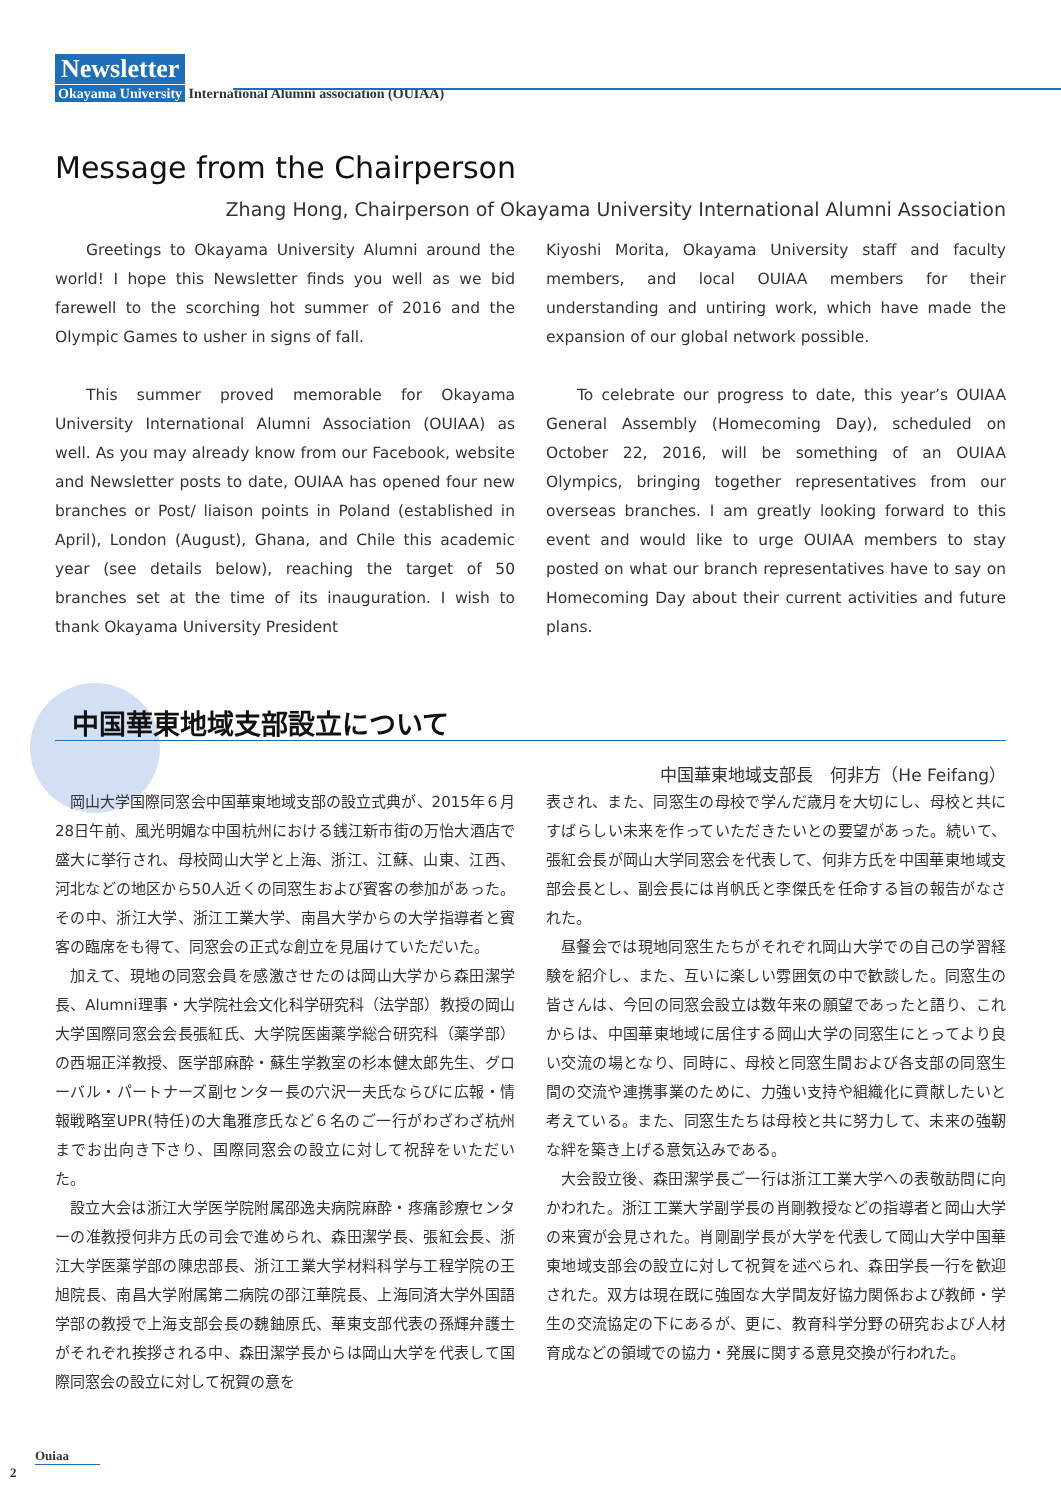Newsletter
Okayama University International Alumni association (OUIAA)
Message from the Chairperson
Zhang Hong, Chairperson of Okayama University International Alumni Association
  Greetings to Okayama University Alumni around the world! I hope this Newsletter finds you well as we bid farewell to the scorching hot summer of 2016 and the Olympic Games to usher in signs of fall.
  This summer proved memorable for Okayama University International Alumni Association (OUIAA) as well. As you may already know from our Facebook, website and Newsletter posts to date, OUIAA has opened four new branches or Post/ liaison points in Poland (established in April), London (August), Ghana, and Chile this academic year (see details below), reaching the target of 50 branches set at the time of its inauguration. I wish to thank Okayama University President
Kiyoshi Morita, Okayama University staff and faculty members, and local OUIAA members for their understanding and untiring work, which have made the expansion of our global network possible.
  To celebrate our progress to date, this year’s OUIAA General Assembly (Homecoming Day), scheduled on October 22, 2016, will be something of an OUIAA Olympics, bringing together representatives from our overseas branches. I am greatly looking forward to this event and would like to urge OUIAA members to stay posted on what our branch representatives have to say on Homecoming Day about their current activities and future plans.
中国華東地域支部設立について
中国華東地域支部長　何非方（He Feifang）
岡山大学国際同窓会中国華東地域支部の設立式典が、2015年６月28日午前、風光明媚な中国杭州における銭江新市街の万怡大酒店で盛大に挙行され、母校岡山大学と上海、浙江、江蘇、山東、江西、河北などの地区から50人近くの同窓生および賓客の参加があった。その中、浙江大学、浙江工業大学、南昌大学からの大学指導者と賓客の臨席をも得て、同窓会の正式な創立を見届けていただいた。
加えて、現地の同窓会員を感激させたのは岡山大学から森田潔学長、Alumni理事・大学院社会文化科学研究科（法学部）教授の岡山大学国際同窓会会長張紅氏、大学院医歯薬学総合研究科（薬学部）の西堀正洋教授、医学部麻酔・蘇生学教室の杉本健太郎先生、グローバル・パートナーズ副センター長の穴沢一夫氏ならびに広報・情報戦略室UPR(特任)の大亀雅彦氏など６名のご一行がわざわざ杭州までお出向き下さり、国際同窓会の設立に対して祝辞をいただいた。
設立大会は浙江大学医学院附属邵逸夫病院麻酔・疼痛診療センターの准教授何非方氏の司会で進められ、森田潔学長、張紅会長、浙江大学医薬学部の陳忠部長、浙江工業大学材料科学与工程学院の王旭院長、南昌大学附属第二病院の邵江華院長、上海同済大学外国語学部の教授で上海支部会長の魏鈾原氏、華東支部代表の孫輝弁護士がそれぞれ挨拶される中、森田潔学長からは岡山大学を代表して国際同窓会の設立に対して祝賀の意を
表され、また、同窓生の母校で学んだ歳月を大切にし、母校と共にすばらしい未来を作っていただきたいとの要望があった。続いて、張紅会長が岡山大学同窓会を代表して、何非方氏を中国華東地域支部会長とし、副会長には肖帆氏と李傑氏を任命する旨の報告がなされた。
昼餐会では現地同窓生たちがそれぞれ岡山大学での自己の学習経験を紹介し、また、互いに楽しい雰囲気の中で歓談した。同窓生の皆さんは、今回の同窓会設立は数年来の願望であったと語り、これからは、中国華東地域に居住する岡山大学の同窓生にとってより良い交流の場となり、同時に、母校と同窓生間および各支部の同窓生間の交流や連携事業のために、力強い支持や組織化に貢献したいと考えている。また、同窓生たちは母校と共に努力して、未来の強靭な絆を築き上げる意気込みである。
大会設立後、森田潔学長ご一行は浙江工業大学への表敬訪問に向かわれた。浙江工業大学副学長の肖剛教授などの指導者と岡山大学の来賓が会見された。肖剛副学長が大学を代表して岡山大学中国華東地域支部会の設立に対して祝賀を述べられ、森田学長一行を歓迎された。双方は現在既に強固な大学間友好協力関係および教師・学生の交流協定の下にあるが、更に、教育科学分野の研究および人材育成などの領域での協力・発展に関する意見交換が行われた。
Ouiaa
2